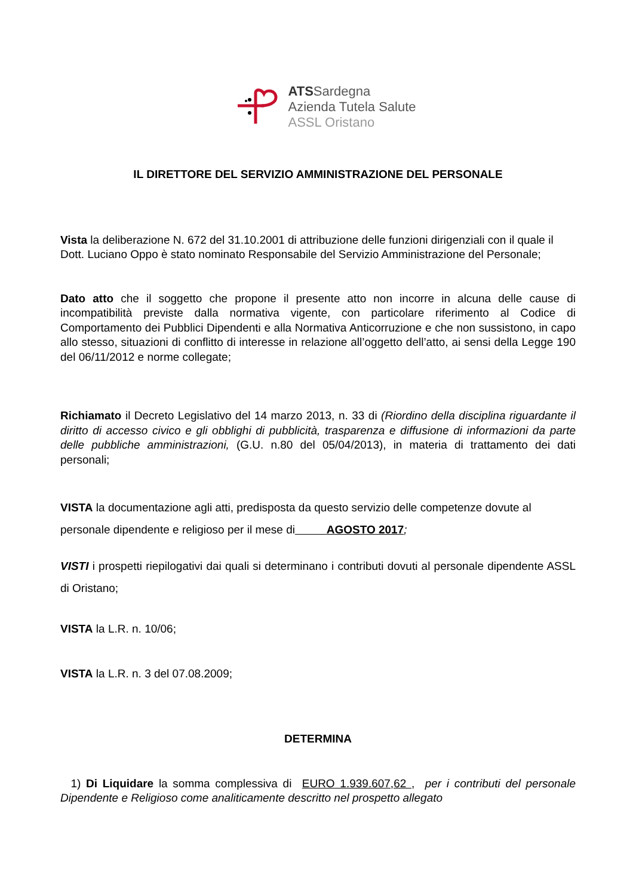ATSSardegna
Azienda Tutela Salute
ASSL Oristano
IL DIRETTORE DEL SERVIZIO AMMINISTRAZIONE DEL PERSONALE
Vista la deliberazione N. 672 del 31.10.2001 di attribuzione delle funzioni dirigenziali con il quale il Dott. Luciano Oppo è stato nominato Responsabile del Servizio Amministrazione del Personale;
Dato atto che il soggetto che propone il presente atto non incorre in alcuna delle cause di incompatibilità previste dalla normativa vigente, con particolare riferimento al Codice di Comportamento dei Pubblici Dipendenti e alla Normativa Anticorruzione e che non sussistono, in capo allo stesso, situazioni di conflitto di interesse in relazione all’oggetto dell’atto, ai sensi della Legge 190 del 06/11/2012 e norme collegate;
Richiamato il Decreto Legislativo del 14 marzo 2013, n. 33 di (Riordino della disciplina riguardante il diritto di accesso civico e gli obblighi di pubblicità, trasparenza e diffusione di informazioni da parte delle pubbliche amministrazioni, (G.U. n.80 del 05/04/2013), in materia di trattamento dei dati personali;
VISTA la documentazione agli atti, predisposta da questo servizio delle competenze dovute al personale dipendente e religioso per il mese di AGOSTO 2017;
VISTI i prospetti riepilogativi dai quali si determinano i contributi dovuti al personale dipendente ASSL di Oristano;
VISTA la L.R. n. 10/06;
VISTA la L.R. n. 3 del 07.08.2009;
DETERMINA
1) Di Liquidare la somma complessiva di EURO 1.939.607,62 , per i contributi del personale Dipendente e Religioso come analiticamente descritto nel prospetto allegato